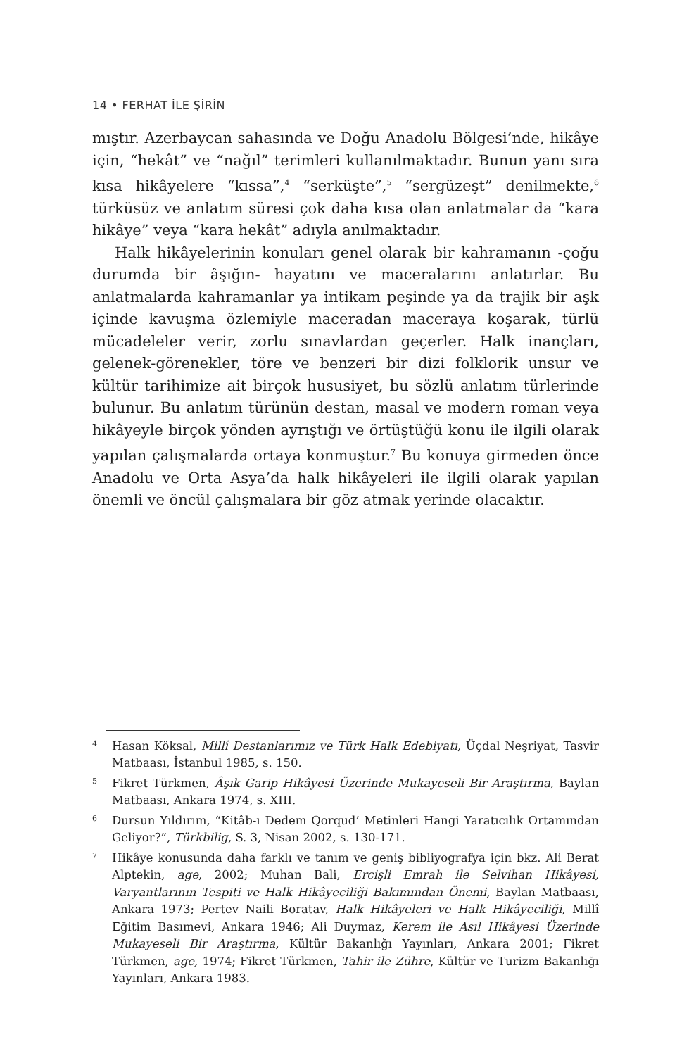14 • FERHAT İLE ŞİRİN
mıştır. Azerbaycan sahasında ve Doğu Anadolu Bölgesi’nde, hikâye için, “hekât” ve “nağıl” terimleri kullanılmaktadır. Bunun yanı sıra kısa hikâyelere “kıssa”,<sup>4</sup> “serküşte”,<sup>5</sup> “sergüzeşt” denilmekte,<sup>6</sup> türküsüz ve anlatım süresi çok daha kısa olan anlatmalar da “kara hikâye” veya “kara hekât” adıyla anılmaktadır.
Halk hikâyelerinin konuları genel olarak bir kahramanın -çoğu durumda bir âşığın- hayatını ve maceralarını anlatırlar. Bu anlatmalarda kahramanlar ya intikam peşinde ya da trajik bir aşk içinde kavuşma özlemiyle maceradan maceraya koşarak, türlü mücadeleler verir, zorlu sınavlardan geçerler. Halk inançları, gelenek-görenekler, töre ve benzeri bir dizi folklorik unsur ve kültür tarihimize ait birçok hususiyet, bu sözlü anlatım türlerinde bulunur. Bu anlatım türünün destan, masal ve modern roman veya hikâyeyle birçok yönden ayrıştığı ve örtüştüğü konu ile ilgili olarak yapılan çalışmalarda ortaya konmuştur.<sup>7</sup> Bu konuya girmeden önce Anadolu ve Orta Asya’da halk hikâyeleri ile ilgili olarak yapılan önemli ve öncül çalışmalara bir göz atmak yerinde olacaktır.
4 Hasan Köksal, Millî Destanlarımız ve Türk Halk Edebiyatı, Üçdal Neşriyat, Tasvir Matbaası, İstanbul 1985, s. 150.
5 Fikret Türkmen, Âşık Garip Hikâyesi Üzerinde Mukayeseli Bir Araştırma, Baylan Matbaası, Ankara 1974, s. XIII.
6 Dursun Yıldırım, “Kitâb-ı Dedem Qorqud’ Metinleri Hangi Yaratıcılık Ortamından Geliyor?”, Türkbilig, S. 3, Nisan 2002, s. 130-171.
7 Hikâye konusunda daha farklı ve tanım ve geniş bibliyografya için bkz. Ali Berat Alptekin, age, 2002; Muhan Bali, Ercişli Emrah ile Selvihan Hikâyesi, Varyantlarının Tespiti ve Halk Hikâyeciliği Bakımından Önemi, Baylan Matbaası, Ankara 1973; Pertev Naili Boratav, Halk Hikâyeleri ve Halk Hikâyeciliği, Millî Eğitim Basımevi, Ankara 1946; Ali Duymaz, Kerem ile Asıl Hikâyesi Üzerinde Mukayeseli Bir Araştırma, Kültür Bakanlığı Yayınları, Ankara 2001; Fikret Türkmen, age, 1974; Fikret Türkmen, Tahir ile Zühre, Kültür ve Turizm Bakanlığı Yayınları, Ankara 1983.